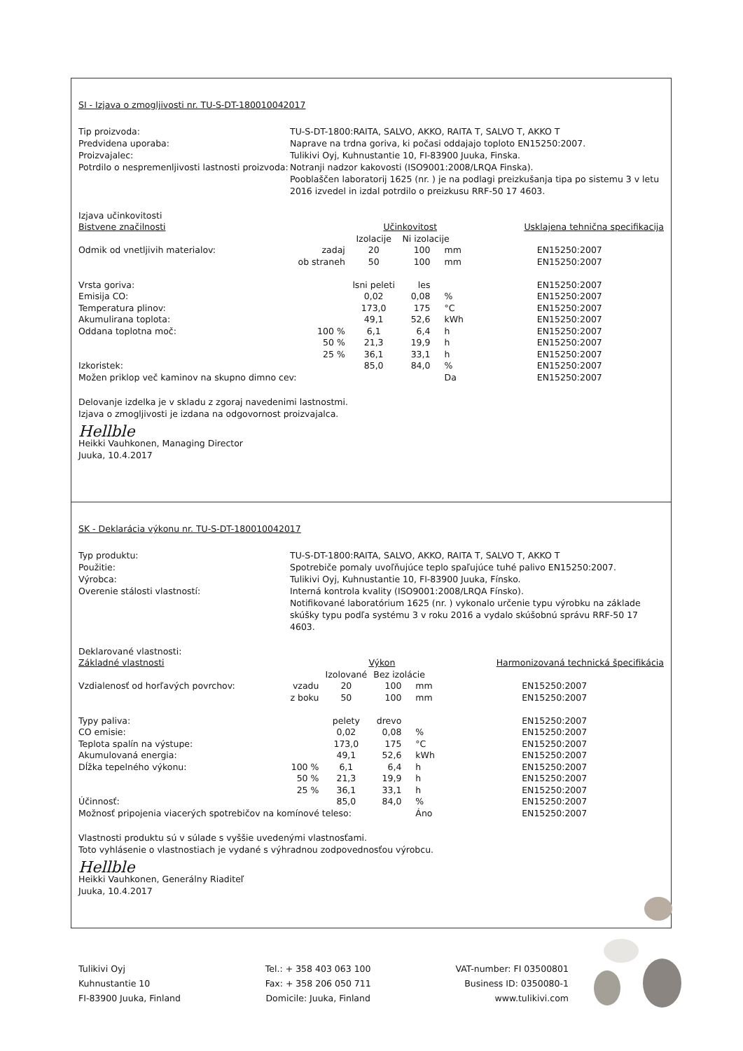SI - Izjava o zmogljivosti nr. TU-S-DT-180010042017
Tip proizvoda:
TU-S-DT-1800:RAITA, SALVO, AKKO, RAITA T, SALVO T, AKKO T
Predvidena uporaba:
Naprave na trdna goriva, ki počasi oddajajo toploto EN15250:2007.
Proizvajalec:
Tulikivi Oyj, Kuhnustantie 10, FI-83900 Juuka, Finska.
Potrdilo o nespremenljivosti lastnosti proizvoda:
Notranji nadzor kakovosti (ISO9001:2008/LRQA Finska).
Pooblaščen laboratorij 1625 (nr. ) je na podlagi preizkušanja tipa po sistemu 3 v letu 2016 izvedel in izdal potrdilo o preizkusu RRF-50 17 4603.
Izjava učinkovitosti
| Bistvene značilnosti | | Učinkovitost | | | Usklajena tehnična specifikacija |
| --- | --- | --- | --- | --- | --- |
| | | Izolacije | Ni izolacije | | |
| Odmik od vnetljivih materialov: | zadaj | 20 | 100 | mm | EN15250:2007 |
| | ob straneh | 50 | 100 | mm | EN15250:2007 |
| Vrsta goriva: | | lsni peleti | les | | EN15250:2007 |
| Emisija CO: | | 0,02 | 0,08 | % | EN15250:2007 |
| Temperatura plinov: | | 173,0 | 175 | °C | EN15250:2007 |
| Akumulirana toplota: | | 49,1 | 52,6 | kWh | EN15250:2007 |
| Oddana toplotna moč: | 100 % | 6,1 | 6,4 | h | EN15250:2007 |
| | 50 % | 21,3 | 19,9 | h | EN15250:2007 |
| | 25 % | 36,1 | 33,1 | h | EN15250:2007 |
| Izkoristek: | | 85,0 | 84,0 | % | EN15250:2007 |
| Možen priklop več kaminov na skupno dimno cev: | | | | Da | EN15250:2007 |
Delovanje izdelka je v skladu z zgoraj navedenimi lastnostmi.
Izjava o zmogljivosti je izdana na odgovornost proizvajalca.
Hellble
Heikki Vauhkonen, Managing Director
Juuka, 10.4.2017
SK - Deklarácia výkonu nr. TU-S-DT-180010042017
Typ produktu:
TU-S-DT-1800:RAITA, SALVO, AKKO, RAITA T, SALVO T, AKKO T
Použitie:
Spotrebiče pomaly uvoľňujúce teplo spaľujúce tuhé palivo EN15250:2007.
Výrobca:
Tulikivi Oyj, Kuhnustantie 10, FI-83900 Juuka, Fínsko.
Overenie stálosti vlastností:
Interná kontrola kvality (ISO9001:2008/LRQA Fínsko).
Notifikované laboratórium 1625 (nr. ) vykonalo určenie typu výrobku na základe skúšky typu podľa systému 3 v roku 2016 a vydalo skúšobnú správu RRF-50 17 4603.
Deklarované vlastnosti:
| Základné vlastnosti | | Výkon | | | Harmonizovaná technická špecifikácia |
| --- | --- | --- | --- | --- | --- |
| | | Izolované | Bez izolácie | | |
| Vzdialenosť od horľavých povrchov: | vzadu | 20 | 100 | mm | EN15250:2007 |
| | z boku | 50 | 100 | mm | EN15250:2007 |
| Typy paliva: | | pelety | drevo | | EN15250:2007 |
| CO emisie: | | 0,02 | 0,08 | % | EN15250:2007 |
| Teplota spalín na výstupe: | | 173,0 | 175 | °C | EN15250:2007 |
| Akumulovaná energia: | | 49,1 | 52,6 | kWh | EN15250:2007 |
| Dĺžka tepelného výkonu: | 100 % | 6,1 | 6,4 | h | EN15250:2007 |
| | 50 % | 21,3 | 19,9 | h | EN15250:2007 |
| | 25 % | 36,1 | 33,1 | h | EN15250:2007 |
| Účinnosť: | | 85,0 | 84,0 | % | EN15250:2007 |
| Možnosť pripojenia viacerých spotrebičov na komínové teleso: | | | | Áno | EN15250:2007 |
Vlastnosti produktu sú v súlade s vyššie uvedenými vlastnosťami.
Toto vyhlásenie o vlastnostiach je vydané s výhradnou zodpovednosťou výrobcu.
Hellble
Heikki Vauhkonen, Generálny Riaditeľ
Juuka, 10.4.2017
Tulikivi Oyj
Kuhnustantie 10
FI-83900 Juuka, Finland
Tel.: + 358 403 063 100
Fax: + 358 206 050 711
Domicile: Juuka, Finland
VAT-number: FI 03500801
Business ID: 0350080-1
www.tulikivi.com